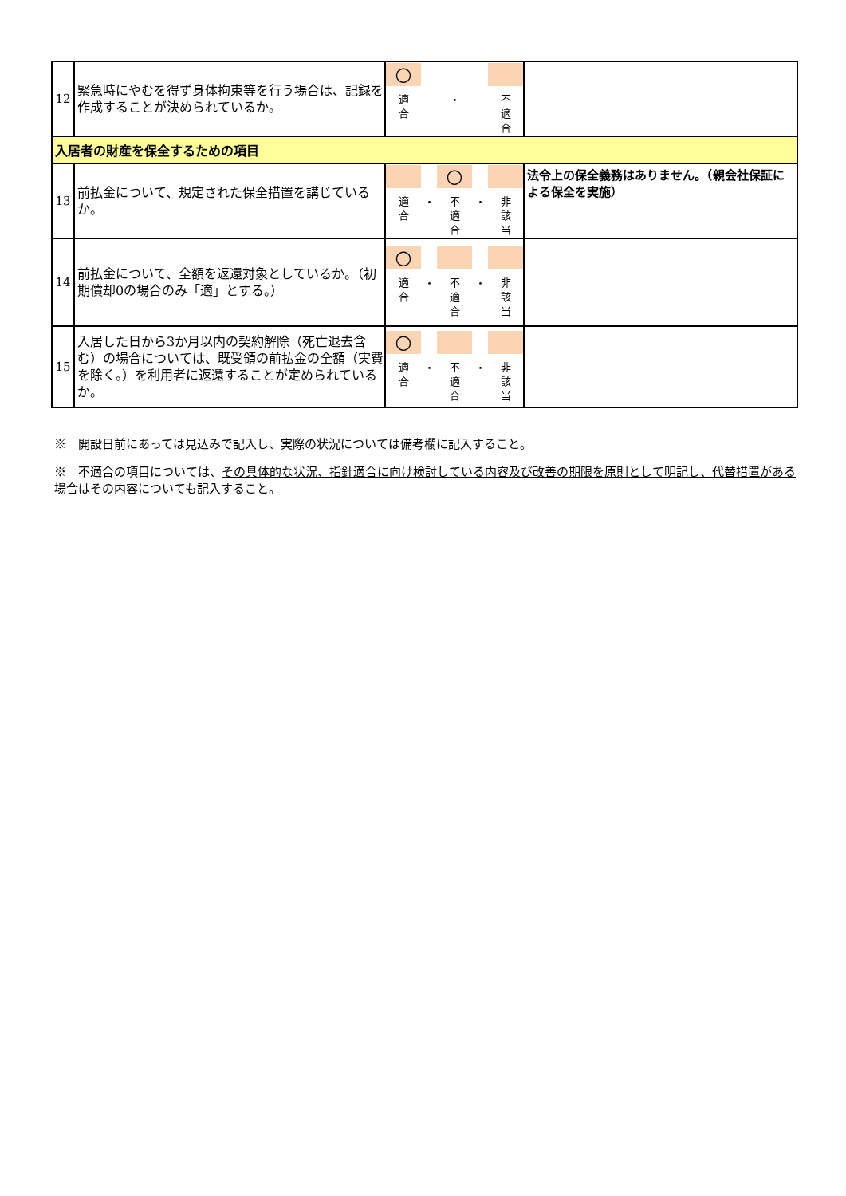| 12 | 緊急時にやむを得ず身体拘束等を行う場合は、記録を作成することが決められているか。 | ○ 適 合 ・ 不 適 合 | |
| 入居者の財産を保全するための項目 | | | |
| 13 | 前払金について、規定された保全措置を講じているか。 | 適 合 ・ ○ 不 適 合 ・ 非 該 当 | 法令上の保全義務はありません。（親会社保証による保全を実施） |
| 14 | 前払金について、全額を返還対象としているか。（初期償却0の場合のみ「適」とする。） | ○ 適 合 ・ 不 適 合 ・ 非 該 当 | |
| 15 | 入居した日から3か月以内の契約解除（死亡退去含む）の場合については、既受領の前払金の全額（実費を除く。）を利用者に返還することが定められているか。 | ○ 適 合 ・ 不 適 合 ・ 非 該 当 | |
※　開設日前にあっては見込みで記入し、実際の状況については備考欄に記入すること。
※　不適合の項目については、その具体的な状況、指針適合に向け検討している内容及び改善の期限を原則として明記し、代替措置がある場合はその内容についても記入すること。